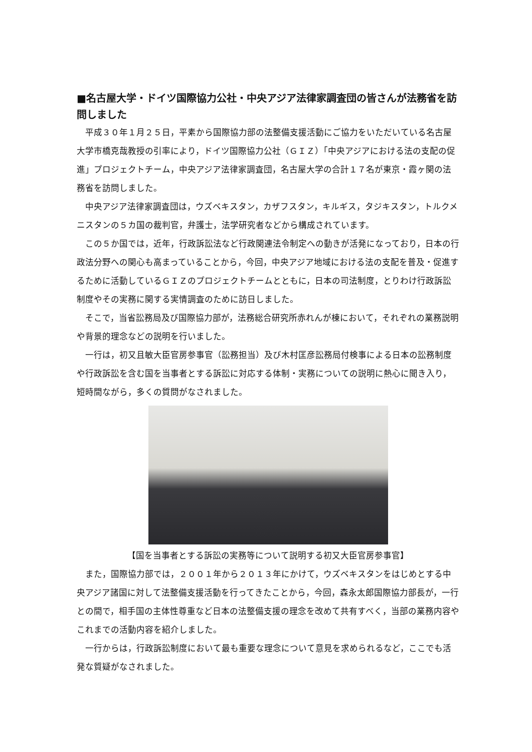■名古屋大学・ドイツ国際協力公社・中央アジア法律家調査団の皆さんが法務省を訪問しました
平成３０年１月２５日，平素から国際協力部の法整備支援活動にご協力をいただいている名古屋大学市橋克哉教授の引率により，ドイツ国際協力公社（ＧＩＺ）「中央アジアにおける法の支配の促進」プロジェクトチーム，中央アジア法律家調査団，名古屋大学の合計１７名が東京・霞ヶ関の法務省を訪問しました。
中央アジア法律家調査団は，ウズベキスタン，カザフスタン，キルギス，タジキスタン，トルクメニスタンの５カ国の裁判官，弁護士，法学研究者などから構成されています。
この５か国では，近年，行政訴訟法など行政関連法令制定への動きが活発になっており，日本の行政法分野への関心も高まっていることから，今回，中央アジア地域における法の支配を普及・促進するために活動しているＧＩＺのプロジェクトチームとともに，日本の司法制度，とりわけ行政訴訟制度やその実務に関する実情調査のために訪日しました。
そこで，当省訟務局及び国際協力部が，法務総合研究所赤れんが棟において，それぞれの業務説明や背景的理念などの説明を行いました。
一行は，初又且敏大臣官房参事官（訟務担当）及び木村匡彦訟務局付検事による日本の訟務制度や行政訴訟を含む国を当事者とする訴訟に対応する体制・実務についての説明に熱心に聞き入り，短時間ながら，多くの質問がなされました。
【国を当事者とする訴訟の実務等について説明する初又大臣官房参事官】
また，国際協力部では，２００１年から２０１３年にかけて，ウズベキスタンをはじめとする中央アジア諸国に対して法整備支援活動を行ってきたことから，今回，森永太郎国際協力部長が，一行との間で，相手国の主体性尊重など日本の法整備支援の理念を改めて共有すべく，当部の業務内容やこれまでの活動内容を紹介しました。
一行からは，行政訴訟制度において最も重要な理念について意見を求められるなど，ここでも活発な質疑がなされました。